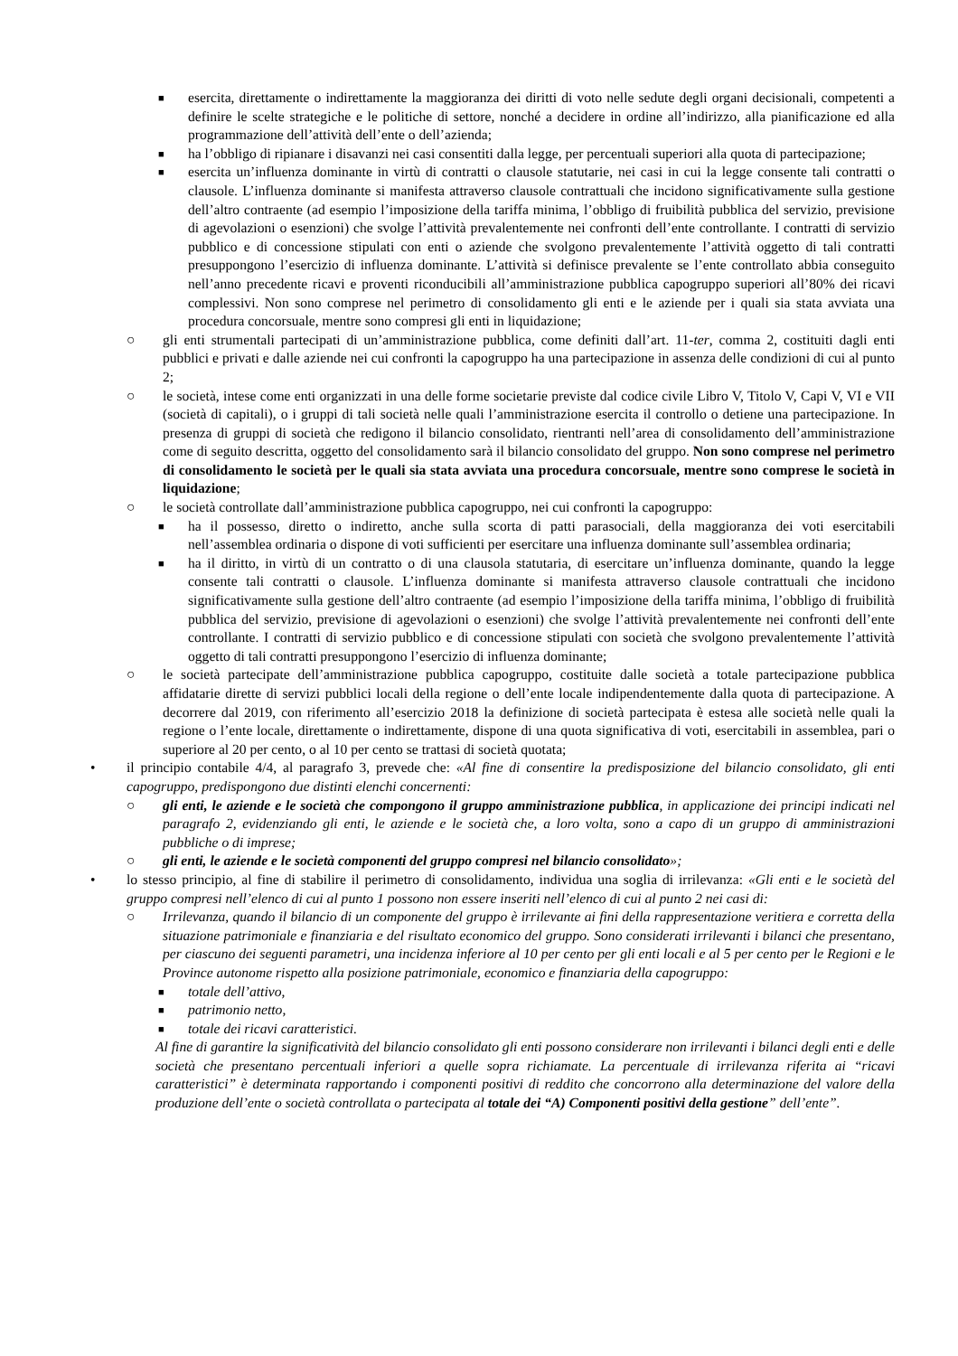■ esercita, direttamente o indirettamente la maggioranza dei diritti di voto nelle sedute degli organi decisionali, competenti a definire le scelte strategiche e le politiche di settore, nonché a decidere in ordine all’indirizzo, alla pianificazione ed alla programmazione dell’attività dell’ente o dell’azienda;
■ ha l’obbligo di ripianare i disavanzi nei casi consentiti dalla legge, per percentuali superiori alla quota di partecipazione;
■ esercita un’influenza dominante in virtù di contratti o clausole statutarie, nei casi in cui la legge consente tali contratti o clausole. L’influenza dominante si manifesta attraverso clausole contrattuali che incidono significativamente sulla gestione dell’altro contraente (ad esempio l’imposizione della tariffa minima, l’obbligo di fruibilità pubblica del servizio, previsione di agevolazioni o esenzioni) che svolge l’attività prevalentemente nei confronti dell’ente controllante. I contratti di servizio pubblico e di concessione stipulati con enti o aziende che svolgono prevalentemente l’attività oggetto di tali contratti presuppongono l’esercizio di influenza dominante. L’attività si definisce prevalente se l’ente controllato abbia conseguito nell’anno precedente ricavi e proventi riconducibili all’amministrazione pubblica capogruppo superiori all’80% dei ricavi complessivi. Non sono comprese nel perimetro di consolidamento gli enti e le aziende per i quali sia stata avviata una procedura concorsuale, mentre sono compresi gli enti in liquidazione;
○ gli enti strumentali partecipati di un’amministrazione pubblica, come definiti dall’art. 11-ter, comma 2, costituiti dagli enti pubblici e privati e dalle aziende nei cui confronti la capogruppo ha una partecipazione in assenza delle condizioni di cui al punto 2;
○ le società, intese come enti organizzati in una delle forme societarie previste dal codice civile Libro V, Titolo V, Capi V, VI e VII (società di capitali), o i gruppi di tali società nelle quali l’amministrazione esercita il controllo o detiene una partecipazione. In presenza di gruppi di società che redigono il bilancio consolidato, rientranti nell’area di consolidamento dell’amministrazione come di seguito descritta, oggetto del consolidamento sarà il bilancio consolidato del gruppo. Non sono comprese nel perimetro di consolidamento le società per le quali sia stata avviata una procedura concorsuale, mentre sono comprese le società in liquidazione;
○ le società controllate dall’amministrazione pubblica capogruppo, nei cui confronti la capogruppo:
■ ha il possesso, diretto o indiretto, anche sulla scorta di patti parasociali, della maggioranza dei voti esercitabili nell’assemblea ordinaria o dispone di voti sufficienti per esercitare una influenza dominante sull’assemblea ordinaria;
■ ha il diritto, in virtù di un contratto o di una clausola statutaria, di esercitare un’influenza dominante, quando la legge consente tali contratti o clausole. L’influenza dominante si manifesta attraverso clausole contrattuali che incidono significativamente sulla gestione dell’altro contraente (ad esempio l’imposizione della tariffa minima, l’obbligo di fruibilità pubblica del servizio, previsione di agevolazioni o esenzioni) che svolge l’attività prevalentemente nei confronti dell’ente controllante. I contratti di servizio pubblico e di concessione stipulati con società che svolgono prevalentemente l’attività oggetto di tali contratti presuppongono l’esercizio di influenza dominante;
○ le società partecipate dell’amministrazione pubblica capogruppo, costituite dalle società a totale partecipazione pubblica affidatarie dirette di servizi pubblici locali della regione o dell’ente locale indipendentemente dalla quota di partecipazione. A decorrere dal 2019, con riferimento all’esercizio 2018 la definizione di società partecipata è estesa alle società nelle quali la regione o l’ente locale, direttamente o indirettamente, dispone di una quota significativa di voti, esercitabili in assemblea, pari o superiore al 20 per cento, o al 10 per cento se trattasi di società quotata;
• il principio contabile 4/4, al paragrafo 3, prevede che: «Al fine di consentire la predisposizione del bilancio consolidato, gli enti capogruppo, predispongono due distinti elenchi concernenti:
○ gli enti, le aziende e le società che compongono il gruppo amministrazione pubblica, in applicazione dei principi indicati nel paragrafo 2, evidenziando gli enti, le aziende e le società che, a loro volta, sono a capo di un gruppo di amministrazioni pubbliche o di imprese;
○ gli enti, le aziende e le società componenti del gruppo compresi nel bilancio consolidato»;
• lo stesso principio, al fine di stabilire il perimetro di consolidamento, individua una soglia di irrilevanza: «Gli enti e le società del gruppo compresi nell’elenco di cui al punto 1 possono non essere inseriti nell’elenco di cui al punto 2 nei casi di:
○ Irrilevanza, quando il bilancio di un componente del gruppo è irrilevante ai fini della rappresentazione veritiera e corretta della situazione patrimoniale e finanziaria e del risultato economico del gruppo. Sono considerati irrilevanti i bilanci che presentano, per ciascuno dei seguenti parametri, una incidenza inferiore al 10 per cento per gli enti locali e al 5 per cento per le Regioni e le Province autonome rispetto alla posizione patrimoniale, economico e finanziaria della capogruppo:
■ totale dell’attivo,
■ patrimonio netto,
■ totale dei ricavi caratteristici.
Al fine di garantire la significatività del bilancio consolidato gli enti possono considerare non irrilevanti i bilanci degli enti e delle società che presentano percentuali inferiori a quelle sopra richiamate. La percentuale di irrilevanza riferita ai “ricavi caratteristici” è determinata rapportando i componenti positivi di reddito che concorrono alla determinazione del valore della produzione dell’ente o società controllata o partecipata al totale dei “A) Componenti positivi della gestione” dell’ente”.